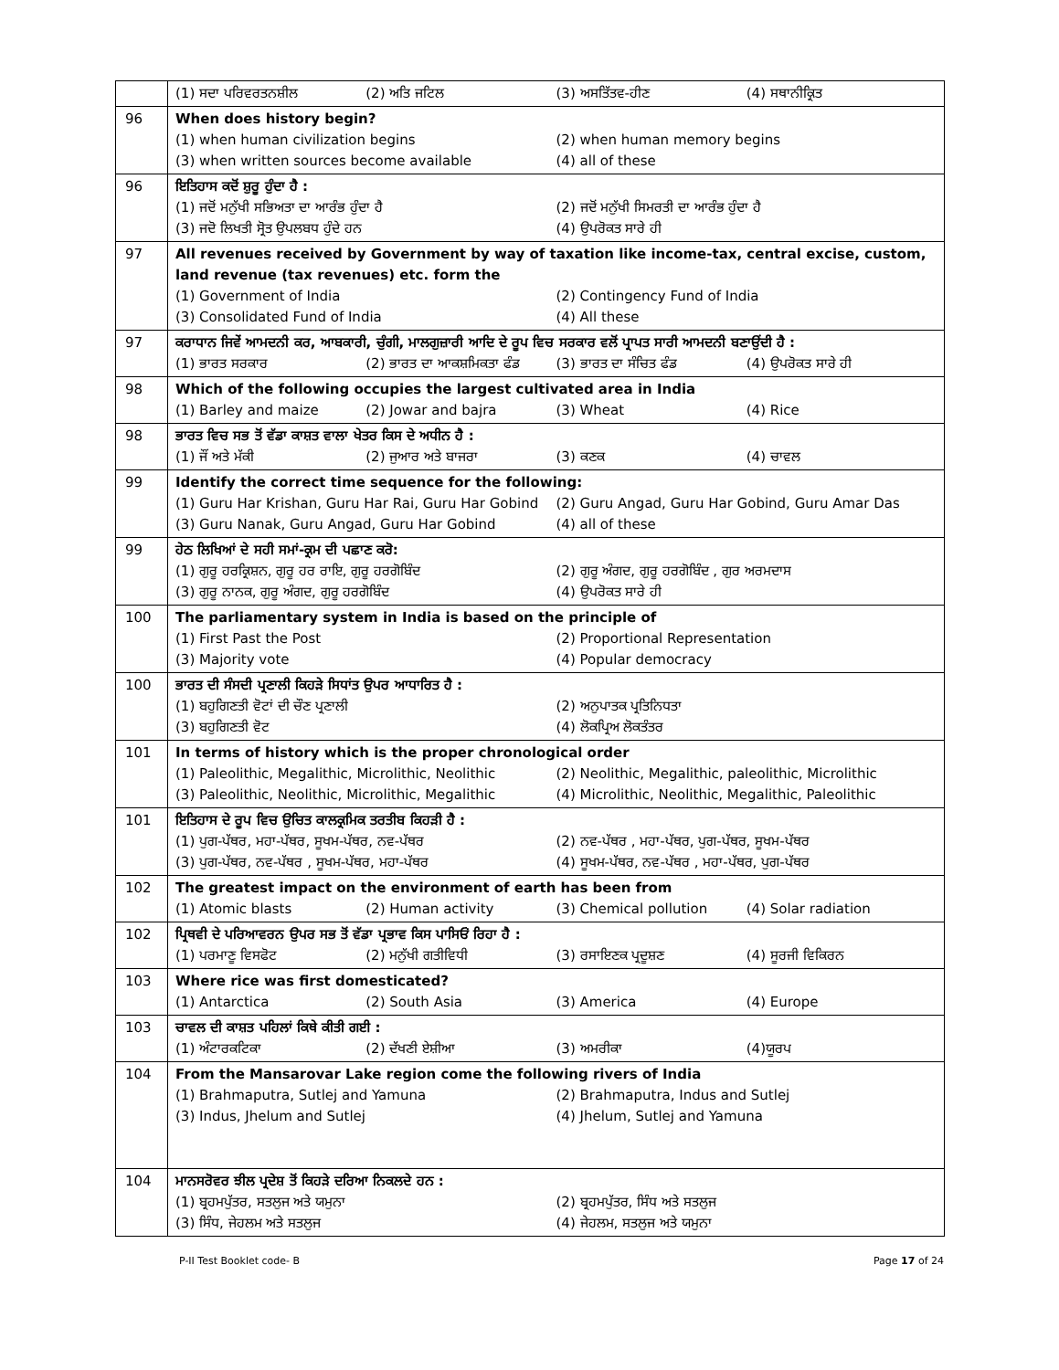| | (1) ਸਦਾ ਪਰਿਵਰਤਨਸ਼ੀਲ (2) ਅਤਿ ਜਟਿਲ (3) ਅਸਤਿੱਤਵ-ਹੀਣ (4) ਸਥਾਨੀਕ੍ਰਿਤ |
| 96 | When does history begin? (1) when human civilization begins (2) when human memory begins (3) when written sources become available (4) all of these |
| 96 | ਇਤਿਹਾਸ ਕਦੋਂ ਸ਼ੁਰੂ ਹੁੰਦਾ ਹੈ : (1) ਜਦੋਂ ਮਨੁੱਖੀ ਸਭਿਅਤਾ ਦਾ ਆਰੰਭ ਹੁੰਦਾ ਹੈ (2) ਜਦੋਂ ਮਨੁੱਖੀ ਸਿਮਰਤੀ ਦਾ ਆਰੰਭ ਹੁੰਦਾ ਹੈ (3) ਜਦੋ ਲਿਖਤੀ ਸ੍ਰੋਤ ਉਪਲਬਧ ਹੁੰਦੇ ਹਨ (4) ਉਪਰੋਕਤ ਸਾਰੇ ਹੀ |
| 97 | All revenues received by Government by way of taxation like income-tax, central excise, custom, land revenue (tax revenues) etc. form the (1) Government of India (2) Contingency Fund of India (3) Consolidated Fund of India (4) All these |
| 97 | ਕਰਾਧਾਨ ਜਿਵੇਂ ਆਮਦਨੀ ਕਰ, ਆਬਕਾਰੀ, ਚੁੰਗੀ, ਮਾਲਗੁਜ਼ਾਰੀ ਆਦਿ ਦੇ ਰੂਪ ਵਿਚ ਸਰਕਾਰ ਵਲੋਂ ਪ੍ਰਾਪਤ ਸਾਰੀ ਆਮਦਨੀ ਬਣਾਉਂਦੀ ਹੈ : (1) ਭਾਰਤ ਸਰਕਾਰ (2) ਭਾਰਤ ਦਾ ਆਕਸ਼ਮਿਕਤਾ ਫੰਡ (3) ਭਾਰਤ ਦਾ ਸੰਚਿਤ ਫੰਡ (4) ਉਪਰੋਕਤ ਸਾਰੇ ਹੀ |
| 98 | Which of the following occupies the largest cultivated area in India (1) Barley and maize (2) Jowar and bajra (3) Wheat (4) Rice |
| 98 | ਭਾਰਤ ਵਿਚ ਸਭ ਤੋਂ ਵੱਡਾ ਕਾਸ਼ਤ ਵਾਲਾ ਖੇਤਰ ਕਿਸ ਦੇ ਅਧੀਨ ਹੈ : (1) ਜੌਂ ਅਤੇ ਮੱਕੀ (2) ਜੁਆਰ ਅਤੇ ਬਾਜਰਾ (3) ਕਣਕ (4) ਚਾਵਲ |
| 99 | Identify the correct time sequence for the following: (1) Guru Har Krishan, Guru Har Rai, Guru Har Gobind (2) Guru Angad, Guru Har Gobind, Guru Amar Das (3) Guru Nanak, Guru Angad, Guru Har Gobind (4) all of these |
| 99 | ਹੇਠ ਲਿਖਿਆਂ ਦੇ ਸਹੀ ਸਮਾਂ-ਕ੍ਰਮ ਦੀ ਪਛਾਣ ਕਰੋ: (1) ਗੁਰੂ ਹਰਕ੍ਰਿਸ਼ਨ, ਗੁਰੂ ਹਰ ਰਾਇ, ਗੁਰੂ ਹਰਗੋਬਿੰਦ (2) ਗੁਰੂ ਅੰਗਦ, ਗੁਰੂ ਹਰਗੋਬਿੰਦ , ਗੁਰ ਅਰਮਦਾਸ (3) ਗੁਰੂ ਨਾਨਕ, ਗੁਰੂ ਅੰਗਦ, ਗੁਰੂ ਹਰਗੋਬਿੰਦ (4) ਉਪਰੋਕਤ ਸਾਰੇ ਹੀ |
| 100 | The parliamentary system in India is based on the principle of (1) First Past the Post (2) Proportional Representation (3) Majority vote (4) Popular democracy |
| 100 | ਭਾਰਤ ਦੀ ਸੰਸਦੀ ਪ੍ਰਣਾਲੀ ਕਿਹੜੇ ਸਿਧਾਂਤ ਉਪਰ ਆਧਾਰਿਤ ਹੈ : (1) ਬਹੁਗਿਣਤੀ ਵੋਟਾਂ ਦੀ ਚੌਣ ਪ੍ਰਣਾਲੀ (2) ਅਨੁਪਾਤਕ ਪ੍ਰਤਿਨਿਧਤਾ (3) ਬਹੁਗਿਣਤੀ ਵੋਟ (4) ਲੋਕਪ੍ਰਿਅ ਲੋਕਤੰਤਰ |
| 101 | In terms of history which is the proper chronological order (1) Paleolithic, Megalithic, Microlithic, Neolithic (2) Neolithic, Megalithic, paleolithic, Microlithic (3) Paleolithic, Neolithic, Microlithic, Megalithic (4) Microlithic, Neolithic, Megalithic, Paleolithic |
| 101 | ਇਤਿਹਾਸ ਦੇ ਰੂਪ ਵਿਚ ਉਚਿਤ ਕਾਲਕ੍ਰਮਿਕ ਤਰਤੀਬ ਕਿਹੜੀ ਹੈ : (1) ਪੁਗ-ਪੱਥਰ, ਮਹਾ-ਪੱਥਰ, ਸੂਖਮ-ਪੱਥਰ, ਨਵ-ਪੱਥਰ (2) ਨਵ-ਪੱਥਰ , ਮਹਾ-ਪੱਥਰ, ਪੁਗ-ਪੱਥਰ, ਸੂਖਮ-ਪੱਥਰ (3) ਪੁਗ-ਪੱਥਰ, ਨਵ-ਪੱਥਰ , ਸੂਖਮ-ਪੱਥਰ, ਮਹਾ-ਪੱਥਰ (4) ਸੂਖਮ-ਪੱਥਰ, ਨਵ-ਪੱਥਰ , ਮਹਾ-ਪੱਥਰ, ਪੁਗ-ਪੱਥਰ |
| 102 | The greatest impact on the environment of earth has been from (1) Atomic blasts (2) Human activity (3) Chemical pollution (4) Solar radiation |
| 102 | ਪ੍ਰਿਥਵੀ ਦੇ ਪਰਿਆਵਰਨ ਉਪਰ ਸਭ ਤੋਂ ਵੱਡਾ ਪ੍ਰਭਾਵ ਕਿਸ ਪਾਸਿਓਂ ਰਿਹਾ ਹੈ : (1) ਪਰਮਾਣੂ ਵਿਸਫੋਟ (2) ਮਨੁੱਖੀ ਗਤੀਵਿਧੀ (3) ਰਸਾਇਣਕ ਪ੍ਰਦੂਸ਼ਣ (4) ਸੂਰਜੀ ਵਿਕਿਰਨ |
| 103 | Where rice was first domesticated? (1) Antarctica (2) South Asia (3) America (4) Europe |
| 103 | ਚਾਵਲ ਦੀ ਕਾਸ਼ਤ ਪਹਿਲਾਂ ਕਿਥੇ ਕੀਤੀ ਗਈ : (1) ਅੰਟਾਰਕਟਿਕਾ (2) ਦੱਖਣੀ ਏਸ਼ੀਆ (3) ਅਮਰੀਕਾ (4)ਯੂਰਪ |
| 104 | From the Mansarovar Lake region come the following rivers of India (1) Brahmaputra, Sutlej and Yamuna (2) Brahmaputra, Indus and Sutlej (3) Indus, Jhelum and Sutlej (4) Jhelum, Sutlej and Yamuna |
| 104 | ਮਾਨਸਰੋਵਰ ਝੀਲ ਪ੍ਰਦੇਸ਼ ਤੋਂ ਕਿਹੜੇ ਦਰਿਆ ਨਿਕਲਦੇ ਹਨ : (1) ਬ੍ਰਹਮਪੁੱਤਰ, ਸਤਲੁਜ ਅਤੇ ਯਮੁਨਾ (2) ਬ੍ਰਹਮਪੁੱਤਰ, ਸਿੰਧ ਅਤੇ ਸਤਲੁਜ (3) ਸਿੰਧ, ਜੇਹਲਮ ਅਤੇ ਸਤਲੁਜ (4) ਜੇਹਲਮ, ਸਤਲੁਜ ਅਤੇ ਯਮੁਨਾ |
P-II Test Booklet code- B Page 17 of 24